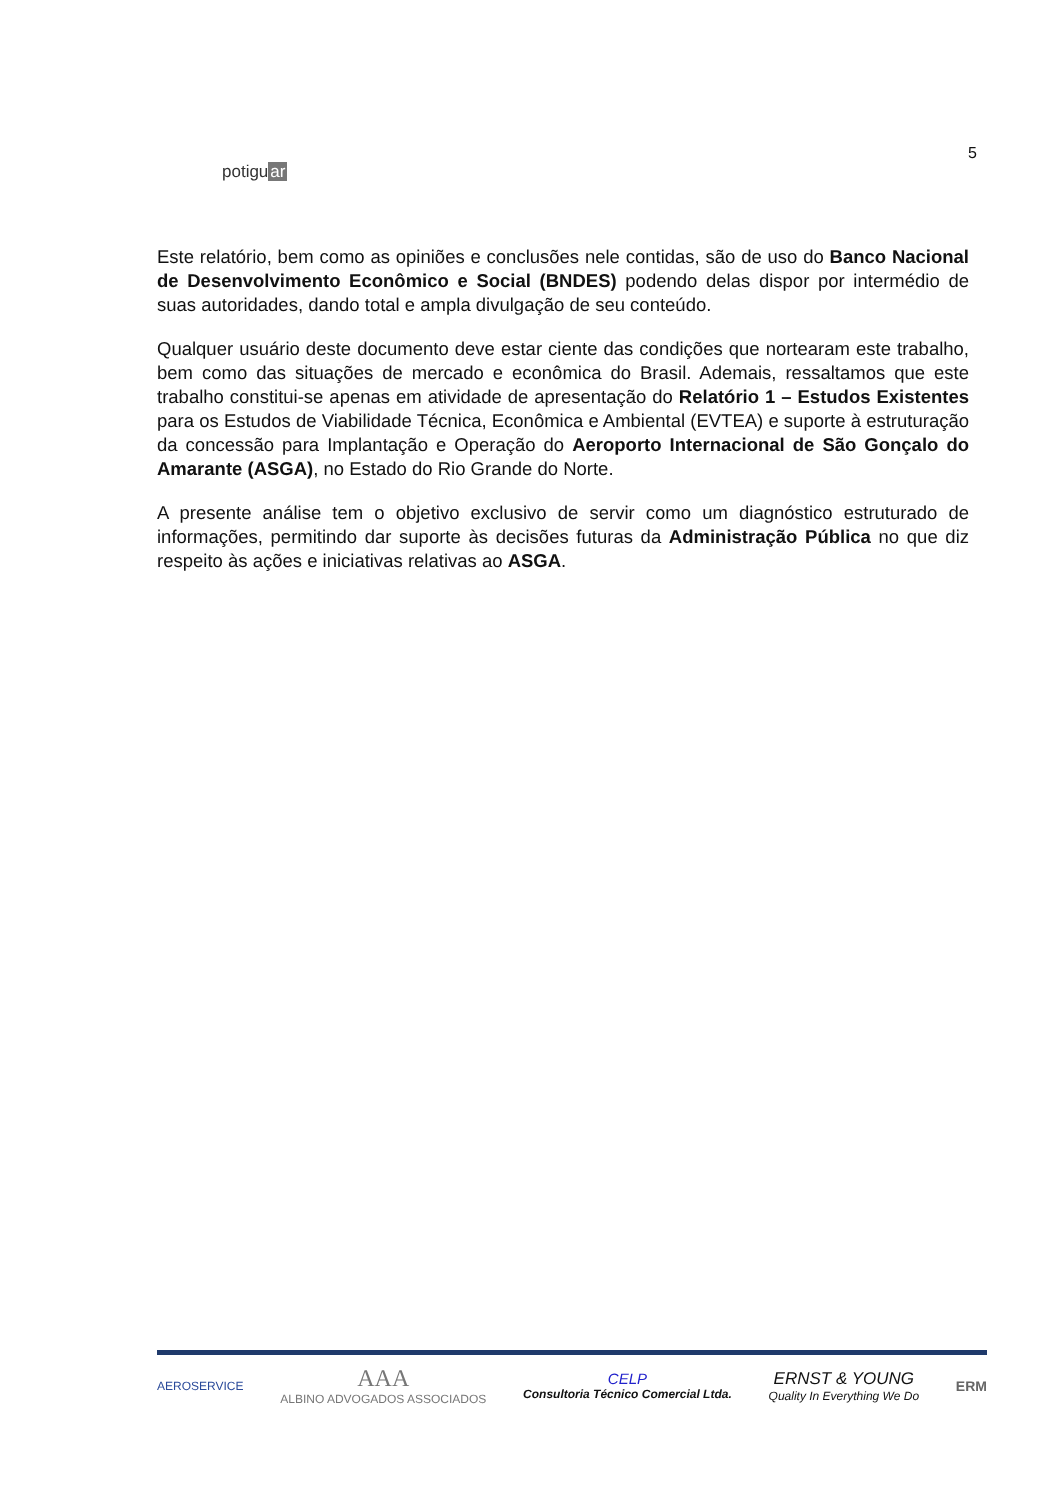potiguar
5
Este relatório, bem como as opiniões e conclusões nele contidas, são de uso do Banco Nacional de Desenvolvimento Econômico e Social (BNDES) podendo delas dispor por intermédio de suas autoridades, dando total e ampla divulgação de seu conteúdo.
Qualquer usuário deste documento deve estar ciente das condições que nortearam este trabalho, bem como das situações de mercado e econômica do Brasil. Ademais, ressaltamos que este trabalho constitui-se apenas em atividade de apresentação do Relatório 1 – Estudos Existentes para os Estudos de Viabilidade Técnica, Econômica e Ambiental (EVTEA) e suporte à estruturação da concessão para Implantação e Operação do Aeroporto Internacional de São Gonçalo do Amarante (ASGA), no Estado do Rio Grande do Norte.
A presente análise tem o objetivo exclusivo de servir como um diagnóstico estruturado de informações, permitindo dar suporte às decisões futuras da Administração Pública no que diz respeito às ações e iniciativas relativas ao ASGA.
AEROSERVICE
AAA
ALBINO ADVOGADOS ASSOCIADOS
CELP
Consultoria Técnico Comercial Ltda.
ERNST & YOUNG
Quality In Everything We Do
ERM